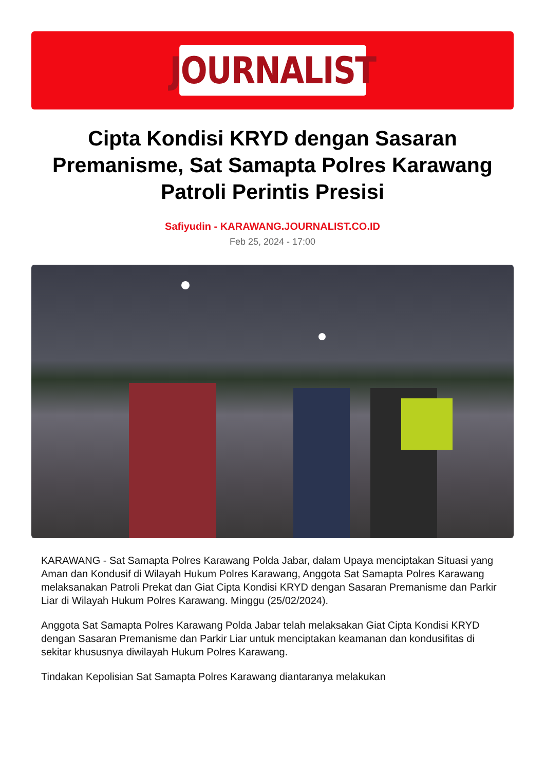JOURNALIST
Cipta Kondisi KRYD dengan Sasaran Premanisme, Sat Samapta Polres Karawang Patroli Perintis Presisi
Safiyudin - KARAWANG.JOURNALIST.CO.ID
Feb 25, 2024 - 17:00
KARAWANG - Sat Samapta Polres Karawang Polda Jabar, dalam Upaya menciptakan Situasi yang Aman dan Kondusif di Wilayah Hukum Polres Karawang, Anggota Sat Samapta Polres Karawang melaksanakan Patroli Prekat dan Giat Cipta Kondisi KRYD dengan Sasaran Premanisme dan Parkir Liar di Wilayah Hukum Polres Karawang. Minggu (25/02/2024).
Anggota Sat Samapta Polres Karawang Polda Jabar telah melaksakan Giat Cipta Kondisi KRYD dengan Sasaran Premanisme dan Parkir Liar untuk menciptakan keamanan dan kondusifitas di sekitar khususnya diwilayah Hukum Polres Karawang.
Tindakan Kepolisian Sat Samapta Polres Karawang diantaranya melakukan